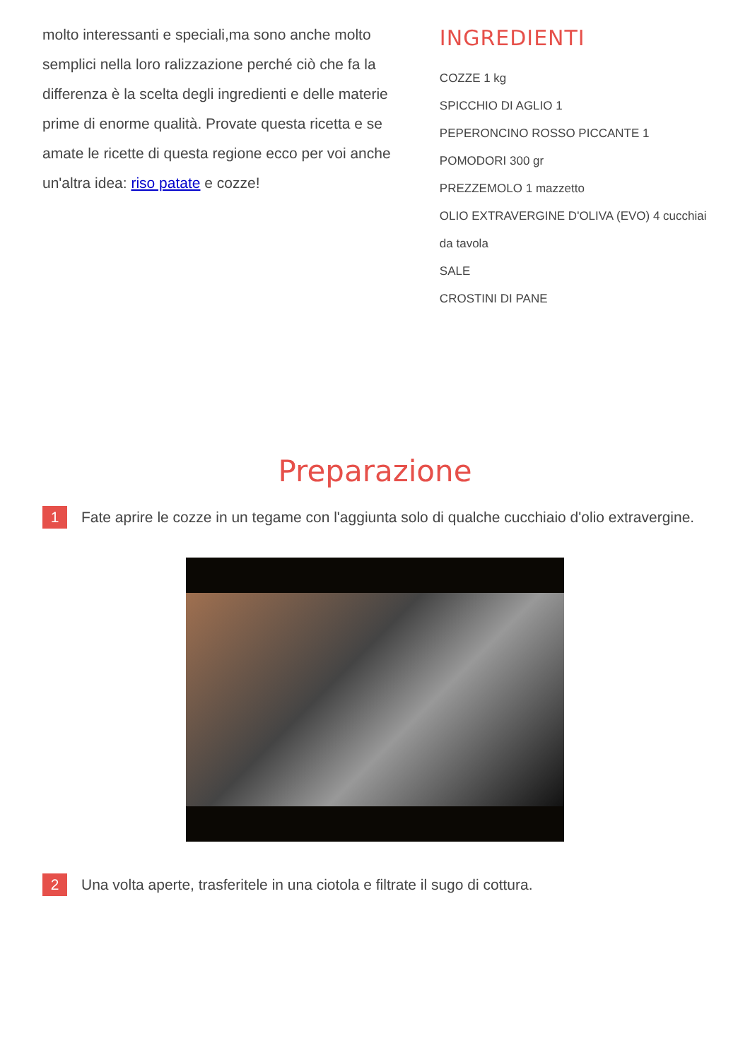molto interessanti e speciali,ma sono anche molto semplici nella loro ralizzazione perché ciò che fa la differenza è la scelta degli ingredienti e delle materie prime di enorme qualità. Provate questa ricetta e se amate le ricette di questa regione ecco per voi anche un'altra idea: riso patate e cozze!
INGREDIENTI
COZZE 1 kg
SPICCHIO DI AGLIO 1
PEPERONCINO ROSSO PICCANTE 1
POMODORI 300 gr
PREZZEMOLO 1 mazzetto
OLIO EXTRAVERGINE D'OLIVA (EVO) 4 cucchiai da tavola
SALE
CROSTINI DI PANE
Preparazione
1 Fate aprire le cozze in un tegame con l'aggiunta solo di qualche cucchiaio d'olio extravergine.
2 Una volta aperte, trasferitele in una ciotola e filtrate il sugo di cottura.